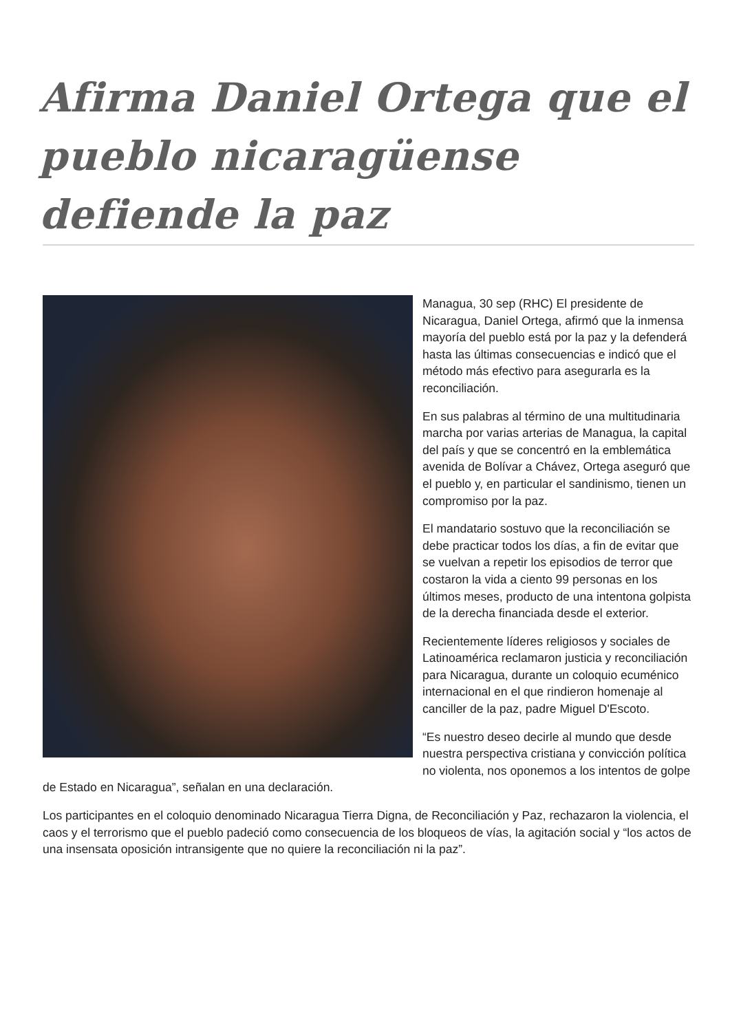Afirma Daniel Ortega que el pueblo nicaragüense defiende la paz
Managua, 30 sep (RHC) El presidente de Nicaragua, Daniel Ortega, afirmó que la inmensa mayoría del pueblo está por la paz y la defenderá hasta las últimas consecuencias e indicó que el método más efectivo para asegurarla es la reconciliación.
En sus palabras al término de una multitudinaria marcha por varias arterias de Managua, la capital del país y que se concentró en la emblemática avenida de Bolívar a Chávez, Ortega aseguró que el pueblo y, en particular el sandinismo, tienen un compromiso por la paz.
El mandatario sostuvo que la reconciliación se debe practicar todos los días, a fin de evitar que se vuelvan a repetir los episodios de terror que costaron la vida a ciento 99 personas en los últimos meses, producto de una intentona golpista de la derecha financiada desde el exterior.
Recientemente líderes religiosos y sociales de Latinoamérica reclamaron justicia y reconciliación para Nicaragua, durante un coloquio ecuménico internacional en el que rindieron homenaje al canciller de la paz, padre Miguel D'Escoto.
“Es nuestro deseo decirle al mundo que desde nuestra perspectiva cristiana y convicción política no violenta, nos oponemos a los intentos de golpe de Estado en Nicaragua”, señalan en una declaración.
Los participantes en el coloquio denominado Nicaragua Tierra Digna, de Reconciliación y Paz, rechazaron la violencia, el caos y el terrorismo que el pueblo padeció como consecuencia de los bloqueos de vías, la agitación social y “los actos de una insensata oposición intransigente que no quiere la reconciliación ni la paz”.